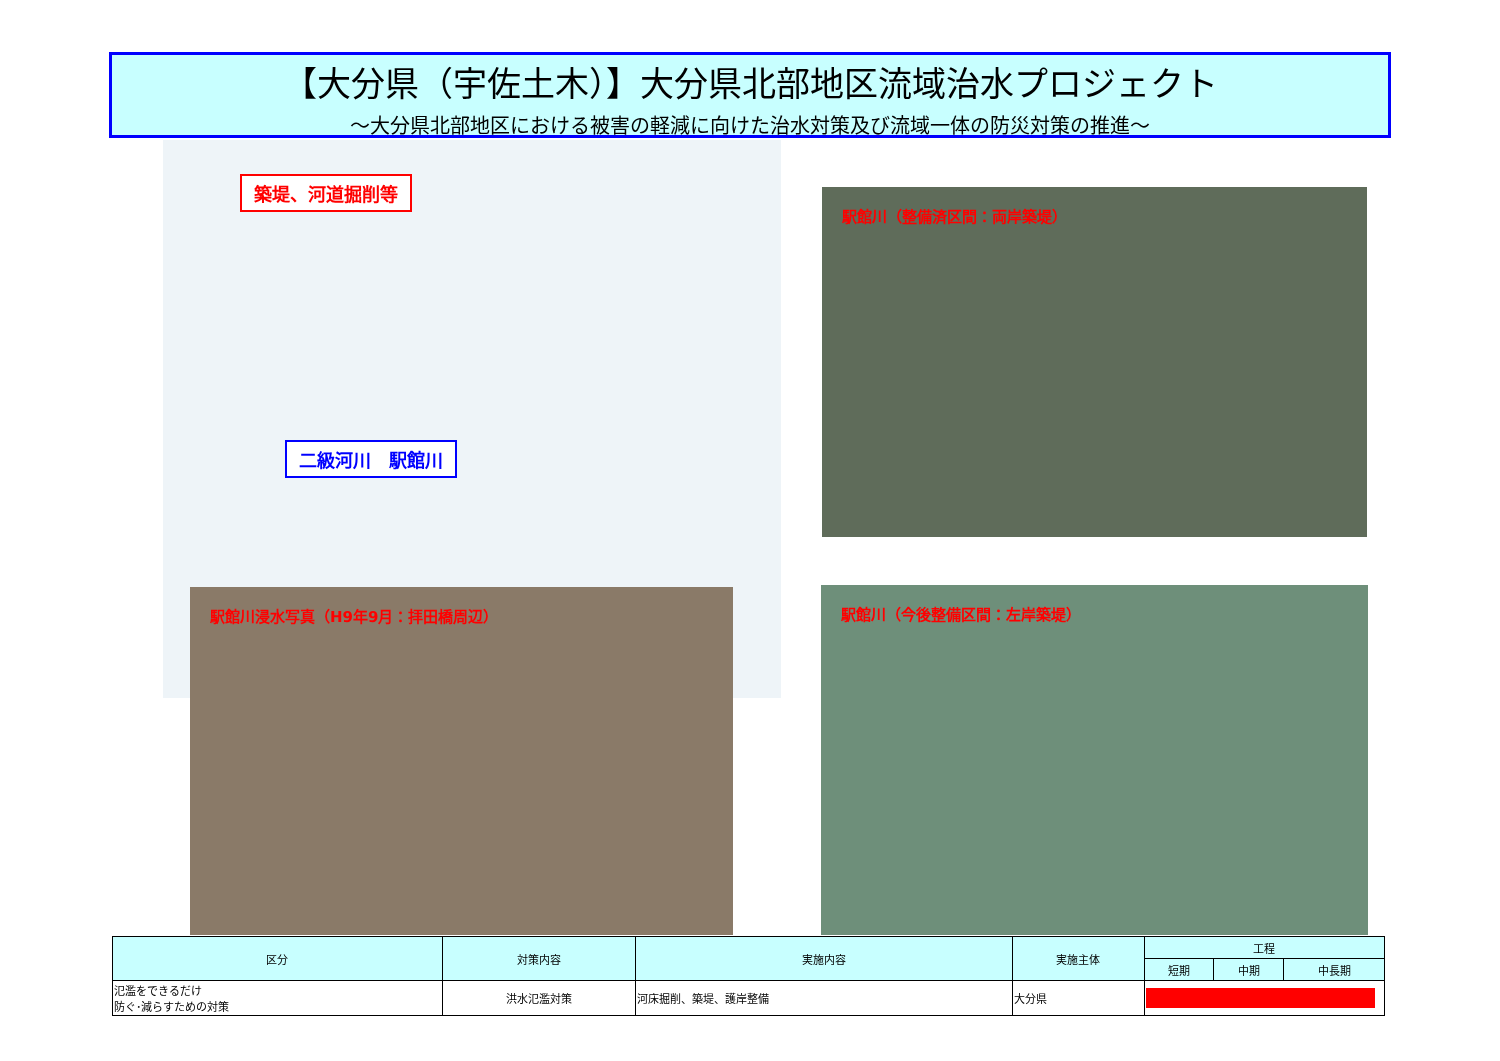【大分県（宇佐土木）】大分県北部地区流域治水プロジェクト
～大分県北部地区における被害の軽減に向けた治水対策及び流域一体の防災対策の推進～
築堤、河道掘削等
二級河川　駅館川
駅館川浸水写真（H9年9月：拝田橋周辺）
駅館川（整備済区間：両岸築堤）
駅館川（今後整備区間：左岸築堤）
| 区分 | 対策内容 | 実施内容 | 実施主体 | 工程 | | |
| --- | --- | --- | --- | --- | --- | --- |
| | | | | 短期 | 中期 | 中長期 |
| 氾濫をできるだけ 防ぐ･減らすための対策 | 洪水氾濫対策 | 河床掘削、築堤、護岸整備 | 大分県 | | | |